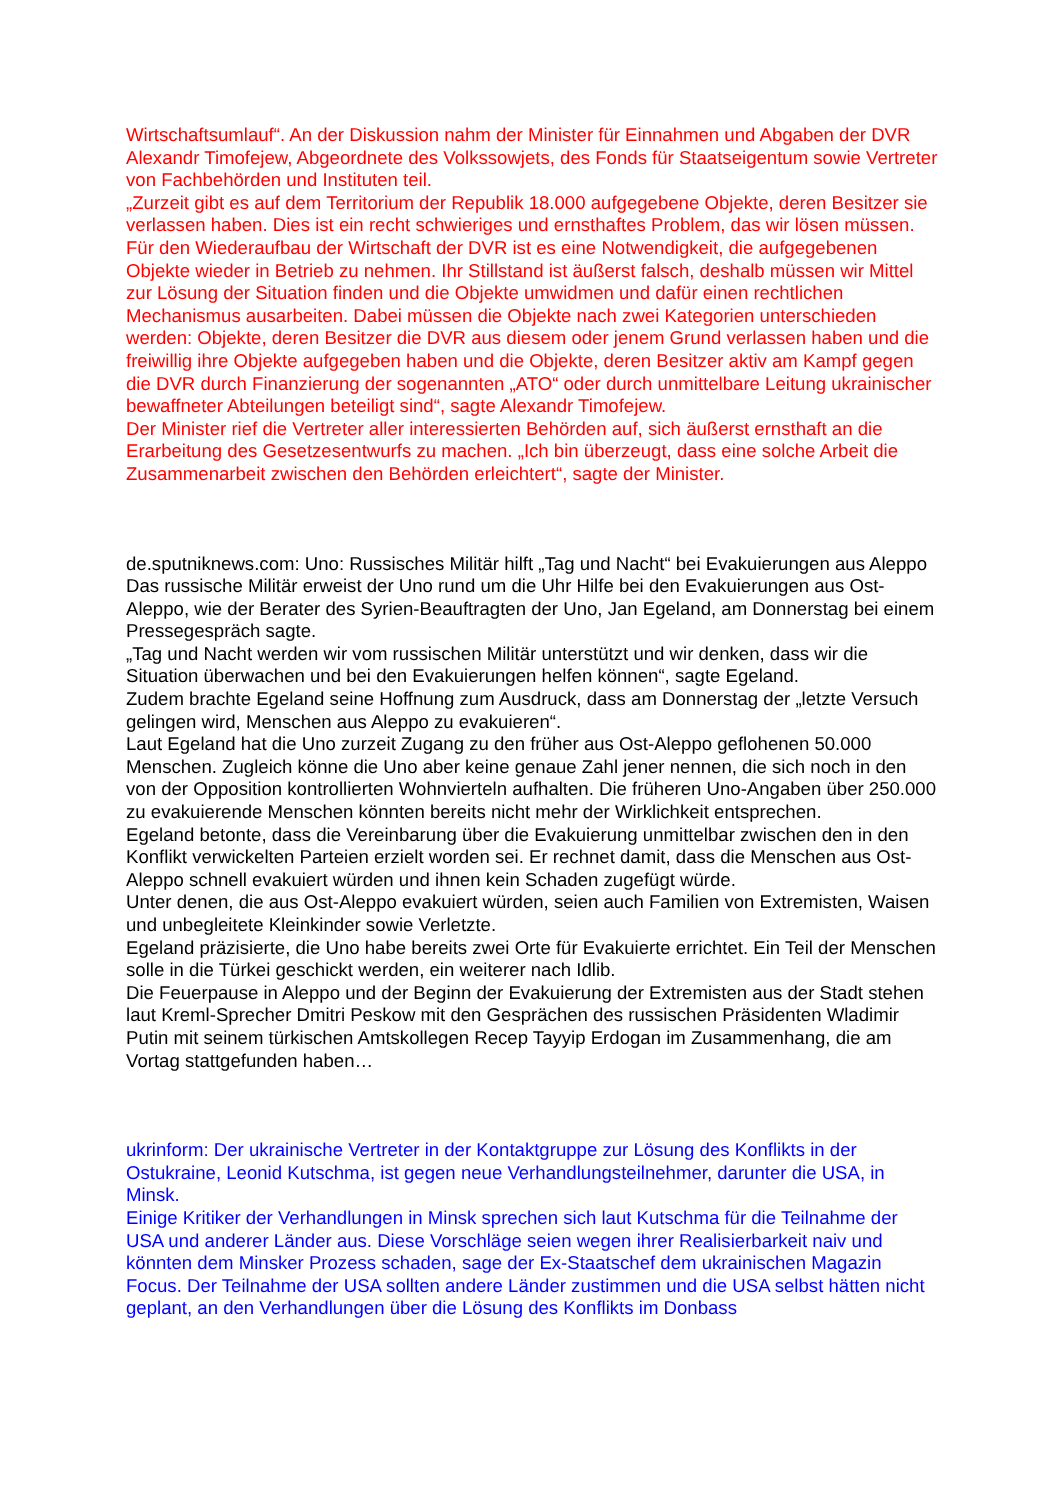Wirtschaftsumlauf“. An der Diskussion nahm der Minister für Einnahmen und Abgaben der DVR Alexandr Timofejew, Abgeordnete des Volkssowjets, des Fonds für Staatseigentum sowie Vertreter von Fachbehörden und Instituten teil.
„Zurzeit gibt es auf dem Territorium der Republik 18.000 aufgegebene Objekte, deren Besitzer sie verlassen haben. Dies ist ein recht schwieriges und ernsthaftes Problem, das wir lösen müssen. Für den Wiederaufbau der Wirtschaft der DVR ist es eine Notwendigkeit, die aufgegebenen Objekte wieder in Betrieb zu nehmen. Ihr Stillstand ist äußerst falsch, deshalb müssen wir Mittel zur Lösung der Situation finden und die Objekte umwidmen und dafür einen rechtlichen Mechanismus ausarbeiten. Dabei müssen die Objekte nach zwei Kategorien unterschieden werden: Objekte, deren Besitzer die DVR aus diesem oder jenem Grund verlassen haben und die freiwillig ihre Objekte aufgegeben haben und die Objekte, deren Besitzer aktiv am Kampf gegen die DVR durch Finanzierung der sogenannten „ATO“ oder durch unmittelbare Leitung ukrainischer bewaffneter Abteilungen beteiligt sind“, sagte Alexandr Timofejew.
Der Minister rief die Vertreter aller interessierten Behörden auf, sich äußerst ernsthaft an die Erarbeitung des Gesetzesentwurfs zu machen. „Ich bin überzeugt, dass eine solche Arbeit die Zusammenarbeit zwischen den Behörden erleichtert“, sagte der Minister.
de.sputniknews.com: Uno: Russisches Militär hilft „Tag und Nacht“ bei Evakuierungen aus Aleppo
Das russische Militär erweist der Uno rund um die Uhr Hilfe bei den Evakuierungen aus Ost-Aleppo, wie der Berater des Syrien-Beauftragten der Uno, Jan Egeland, am Donnerstag bei einem Pressegespräch sagte.
„Tag und Nacht werden wir vom russischen Militär unterstützt und wir denken, dass wir die Situation überwachen und bei den Evakuierungen helfen können“, sagte Egeland.
Zudem brachte Egeland seine Hoffnung zum Ausdruck, dass am Donnerstag der „letzte Versuch gelingen wird, Menschen aus Aleppo zu evakuieren“.
Laut Egeland hat die Uno zurzeit Zugang zu den früher aus Ost-Aleppo geflohenen 50.000 Menschen. Zugleich könne die Uno aber keine genaue Zahl jener nennen, die sich noch in den von der Opposition kontrollierten Wohnvierteln aufhalten. Die früheren Uno-Angaben über 250.000 zu evakuierende Menschen könnten bereits nicht mehr der Wirklichkeit entsprechen.
Egeland betonte, dass die Vereinbarung über die Evakuierung unmittelbar zwischen den in den Konflikt verwickelten Parteien erzielt worden sei. Er rechnet damit, dass die Menschen aus Ost-Aleppo schnell evakuiert würden und ihnen kein Schaden zugefügt würde.
Unter denen, die aus Ost-Aleppo evakuiert würden, seien auch Familien von Extremisten, Waisen und unbegleitete Kleinkinder sowie Verletzte.
Egeland präzisierte, die Uno habe bereits zwei Orte für Evakuierte errichtet. Ein Teil der Menschen solle in die Türkei geschickt werden, ein weiterer nach Idlib.
Die Feuerpause in Aleppo und der Beginn der Evakuierung der Extremisten aus der Stadt stehen laut Kreml-Sprecher Dmitri Peskow mit den Gesprächen des russischen Präsidenten Wladimir Putin mit seinem türkischen Amtskollegen Recep Tayyip Erdogan im Zusammenhang, die am Vortag stattgefunden haben…
ukrinform: Der ukrainische Vertreter in der Kontaktgruppe zur Lösung des Konflikts in der Ostukraine, Leonid Kutschma, ist gegen neue Verhandlungsteilnehmer, darunter die USA, in Minsk.
Einige Kritiker der Verhandlungen in Minsk sprechen sich laut Kutschma für die Teilnahme der USA und anderer Länder aus. Diese Vorschläge seien wegen ihrer Realisierbarkeit naiv und könnten dem Minsker Prozess schaden, sage der Ex-Staatschef dem ukrainischen Magazin Focus. Der Teilnahme der USA sollten andere Länder zustimmen und die USA selbst hätten nicht geplant, an den Verhandlungen über die Lösung des Konflikts im Donbass